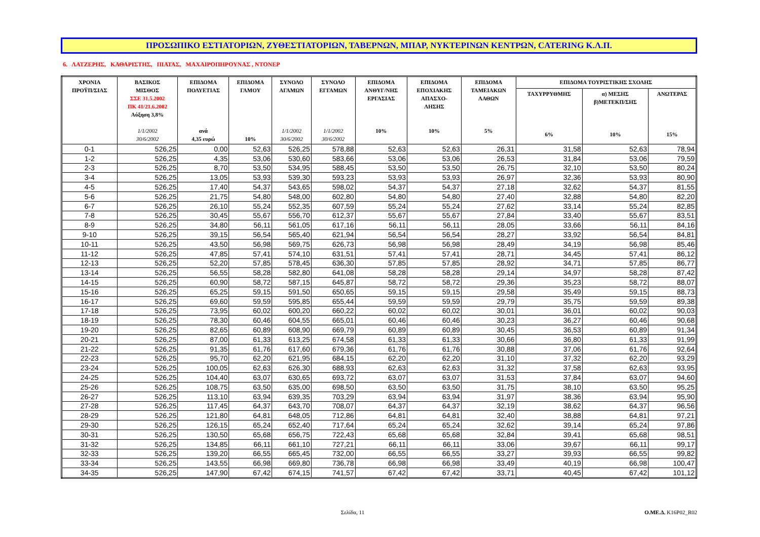ΠΡΟΣΩΠΙΚΟ ΕΣΤΙΑΤΟΡΙΩΝ, ΖΥΘΕΣΤΙΑΤΟΡΙΩΝ, ΤΑΒΕΡΝΩΝ, ΜΠΑΡ, ΝΥΚΤΕΡΙΝΩΝ ΚΕΝΤΡΩΝ, CATERING Κ.Λ.Π.
6. ΛΑΤΖΕΡΗΣ, ΚΑΘΑΡΙΣΤΗΣ, ΠΙΑΤΑΣ, ΜΑΧΑΙΡΟΠΗΡΟΥΝΑΣ , ΝΤΟΝΕΡ
| ΧΡΟΝΙΑ ΠΡΟΫΠ/ΣΙΑΣ | ΒΑΣΙΚΟΣ ΜΙΣΘΟΣ ΣΣΕ 31.5.2002 ΠΚ 41/21.6.2002 Αύξηση 3,8% 1/1/2002 30/6/2002 | ΕΠΙΔΟΜΑ ΠΟΛΥΕΤΙΑΣ ανά 4,35 ευρώ | ΕΠΙΔΟΜΑ ΓΑΜΟΥ 10% | ΣΥΝΟΛΟ ΑΓΑΜΩΝ 1/1/2002 30/6/2002 | ΣΥΝΟΛΟ ΕΓΓΑΜΩΝ 1/1/2002 30/6/2002 | ΕΠΙΔΟΜΑ ΑΝΘΥΓ/ΝΗΣ ΕΡΓΑΣΙΑΣ 10% | ΕΠΙΔΟΜΑ ΕΠΟΧΙΑΚΗΣ ΑΠΑΣΧΟ- ΛΗΣΗΣ 10% | ΕΠΙΔΟΜΑ ΤΑΜΕΙΑΚΩΝ ΛΑΘΩΝ 5% | ΕΠΙΔΟΜΑ ΤΟΥΡΙΣΤΙΚΗΣ ΣΧΟΛΗΣ | | |
| --- | --- | --- | --- | --- | --- | --- | --- | --- | --- | --- | --- |
| | | | | | | | | | ΤΑΧΥΡΡΥΘΜΗΣ 6% | α) ΜΕΣΗΣ β)ΜΕΤΕΚΠ/ΣΗΣ 10% | ΑΝΩΤΕΡΑΣ 15% |
| 0-1 | 526,25 | 0,00 | 52,63 | 526,25 | 578,88 | 52,63 | 52,63 | 26,31 | 31,58 | 52,63 | 78,94 |
| 1-2 | 526,25 | 4,35 | 53,06 | 530,60 | 583,66 | 53,06 | 53,06 | 26,53 | 31,84 | 53,06 | 79,59 |
| 2-3 | 526,25 | 8,70 | 53,50 | 534,95 | 588,45 | 53,50 | 53,50 | 26,75 | 32,10 | 53,50 | 80,24 |
| 3-4 | 526,25 | 13,05 | 53,93 | 539,30 | 593,23 | 53,93 | 53,93 | 26,97 | 32,36 | 53,93 | 80,90 |
| 4-5 | 526,25 | 17,40 | 54,37 | 543,65 | 598,02 | 54,37 | 54,37 | 27,18 | 32,62 | 54,37 | 81,55 |
| 5-6 | 526,25 | 21,75 | 54,80 | 548,00 | 602,80 | 54,80 | 54,80 | 27,40 | 32,88 | 54,80 | 82,20 |
| 6-7 | 526,25 | 26,10 | 55,24 | 552,35 | 607,59 | 55,24 | 55,24 | 27,62 | 33,14 | 55,24 | 82,85 |
| 7-8 | 526,25 | 30,45 | 55,67 | 556,70 | 612,37 | 55,67 | 55,67 | 27,84 | 33,40 | 55,67 | 83,51 |
| 8-9 | 526,25 | 34,80 | 56,11 | 561,05 | 617,16 | 56,11 | 56,11 | 28,05 | 33,66 | 56,11 | 84,16 |
| 9-10 | 526,25 | 39,15 | 56,54 | 565,40 | 621,94 | 56,54 | 56,54 | 28,27 | 33,92 | 56,54 | 84,81 |
| 10-11 | 526,25 | 43,50 | 56,98 | 569,75 | 626,73 | 56,98 | 56,98 | 28,49 | 34,19 | 56,98 | 85,46 |
| 11-12 | 526,25 | 47,85 | 57,41 | 574,10 | 631,51 | 57,41 | 57,41 | 28,71 | 34,45 | 57,41 | 86,12 |
| 12-13 | 526,25 | 52,20 | 57,85 | 578,45 | 636,30 | 57,85 | 57,85 | 28,92 | 34,71 | 57,85 | 86,77 |
| 13-14 | 526,25 | 56,55 | 58,28 | 582,80 | 641,08 | 58,28 | 58,28 | 29,14 | 34,97 | 58,28 | 87,42 |
| 14-15 | 526,25 | 60,90 | 58,72 | 587,15 | 645,87 | 58,72 | 58,72 | 29,36 | 35,23 | 58,72 | 88,07 |
| 15-16 | 526,25 | 65,25 | 59,15 | 591,50 | 650,65 | 59,15 | 59,15 | 29,58 | 35,49 | 59,15 | 88,73 |
| 16-17 | 526,25 | 69,60 | 59,59 | 595,85 | 655,44 | 59,59 | 59,59 | 29,79 | 35,75 | 59,59 | 89,38 |
| 17-18 | 526,25 | 73,95 | 60,02 | 600,20 | 660,22 | 60,02 | 60,02 | 30,01 | 36,01 | 60,02 | 90,03 |
| 18-19 | 526,25 | 78,30 | 60,46 | 604,55 | 665,01 | 60,46 | 60,46 | 30,23 | 36,27 | 60,46 | 90,68 |
| 19-20 | 526,25 | 82,65 | 60,89 | 608,90 | 669,79 | 60,89 | 60,89 | 30,45 | 36,53 | 60,89 | 91,34 |
| 20-21 | 526,25 | 87,00 | 61,33 | 613,25 | 674,58 | 61,33 | 61,33 | 30,66 | 36,80 | 61,33 | 91,99 |
| 21-22 | 526,25 | 91,35 | 61,76 | 617,60 | 679,36 | 61,76 | 61,76 | 30,88 | 37,06 | 61,76 | 92,64 |
| 22-23 | 526,25 | 95,70 | 62,20 | 621,95 | 684,15 | 62,20 | 62,20 | 31,10 | 37,32 | 62,20 | 93,29 |
| 23-24 | 526,25 | 100,05 | 62,63 | 626,30 | 688,93 | 62,63 | 62,63 | 31,32 | 37,58 | 62,63 | 93,95 |
| 24-25 | 526,25 | 104,40 | 63,07 | 630,65 | 693,72 | 63,07 | 63,07 | 31,53 | 37,84 | 63,07 | 94,60 |
| 25-26 | 526,25 | 108,75 | 63,50 | 635,00 | 698,50 | 63,50 | 63,50 | 31,75 | 38,10 | 63,50 | 95,25 |
| 26-27 | 526,25 | 113,10 | 63,94 | 639,35 | 703,29 | 63,94 | 63,94 | 31,97 | 38,36 | 63,94 | 95,90 |
| 27-28 | 526,25 | 117,45 | 64,37 | 643,70 | 708,07 | 64,37 | 64,37 | 32,19 | 38,62 | 64,37 | 96,56 |
| 28-29 | 526,25 | 121,80 | 64,81 | 648,05 | 712,86 | 64,81 | 64,81 | 32,40 | 38,88 | 64,81 | 97,21 |
| 29-30 | 526,25 | 126,15 | 65,24 | 652,40 | 717,64 | 65,24 | 65,24 | 32,62 | 39,14 | 65,24 | 97,86 |
| 30-31 | 526,25 | 130,50 | 65,68 | 656,75 | 722,43 | 65,68 | 65,68 | 32,84 | 39,41 | 65,68 | 98,51 |
| 31-32 | 526,25 | 134,85 | 66,11 | 661,10 | 727,21 | 66,11 | 66,11 | 33,06 | 39,67 | 66,11 | 99,17 |
| 32-33 | 526,25 | 139,20 | 66,55 | 665,45 | 732,00 | 66,55 | 66,55 | 33,27 | 39,93 | 66,55 | 99,82 |
| 33-34 | 526,25 | 143,55 | 66,98 | 669,80 | 736,78 | 66,98 | 66,98 | 33,49 | 40,19 | 66,98 | 100,47 |
| 34-35 | 526,25 | 147,90 | 67,42 | 674,15 | 741,57 | 67,42 | 67,42 | 33,71 | 40,45 | 67,42 | 101,12 |
Σελίδα, 11 Ο.ΜΕ.Δ. K16P02_R02